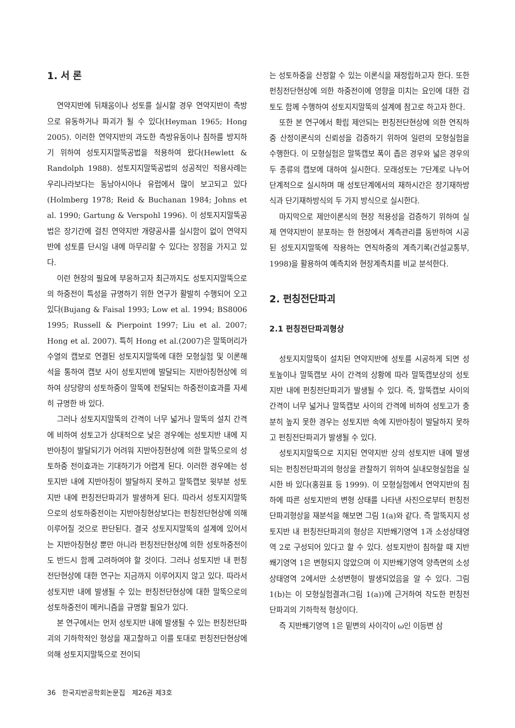1. 서 론
연약지반에 뒤채움이나 성토를 실시할 경우 연약지반이 측방으로 유동하거나 파괴가 될 수 있다(Heyman 1965; Hong 2005). 이러한 연약지반의 과도한 측방유동이나 침하를 방지하기 위하여 성토지지말뚝공법을 적용하여 왔다(Hewlett & Randolph 1988). 성토지지말뚝공법의 성공적인 적용사례는 우리나라보다는 동남아시아나 유럽에서 많이 보고되고 있다(Holmberg 1978; Reid & Buchanan 1984; Johns et al. 1990; Gartung & Verspohl 1996). 이 성토지지말뚝공법은 장기간에 걸친 연약지반 개량공사를 실시함이 없이 연약지반에 성토를 단시일 내에 마무리할 수 있다는 장점을 가지고 있다.
이런 현장의 필요에 부응하고자 최근까지도 성토지지말뚝으로의 하중전이 특성을 규명하기 위한 연구가 활발히 수행되어 오고 있다(Bujang & Faisal 1993; Low et al. 1994; BS8006 1995; Russell & Pierpoint 1997; Liu et al. 2007; Hong et al. 2007). 특히 Hong et al.(2007)은 말뚝머리가 수열의 캡보로 연결된 성토지지말뚝에 대한 모형실험 및 이론해석을 통하여 캡보 사이 성토지반에 발달되는 지반아칭현상에 의하여 상당량의 성토하중이 말뚝에 전달되는 하중전이효과를 자세히 규명한 바 있다.
그러나 성토지지말뚝의 간격이 너무 넓거나 말뚝의 설치 간격에 비하여 성토고가 상대적으로 낮은 경우에는 성토지반 내에 지반아칭이 발달되기가 어려워 지반아칭현상에 의한 말뚝으로의 성토하중 전이효과는 기대하기가 어렵게 된다. 이러한 경우에는 성토지반 내에 지반아칭이 발달하지 못하고 말뚝캡보 윗부분 성토지반 내에 펀칭전단파괴가 발생하게 된다. 따라서 성토지지말뚝으로의 성토하중전이는 지반아칭현상보다는 펀칭전단현상에 의해 이루어질 것으로 판단된다. 결국 성토지지말뚝의 설계에 있어서는 지반아칭현상 뿐만 아니라 펀칭전단현상에 의한 성토하중전이도 반드시 함께 고려하여야 할 것이다. 그러나 성토지반 내 펀칭전단현상에 대한 연구는 지금까지 이루어지지 않고 있다. 따라서 성토지반 내에 발생될 수 있는 펀칭전단현상에 대한 말뚝으로의 성토하중전이 메커니즘을 규명할 필요가 있다.
본 연구에서는 먼저 성토지반 내에 발생될 수 있는 펀칭전단파괴의 기하학적인 형상을 재고찰하고 이를 토대로 펀칭전단현상에 의해 성토지지말뚝으로 전이되
는 성토하중을 산정할 수 있는 이론식을 재정립하고자 한다. 또한 펀칭전단현상에 의한 하중전이에 영향을 미치는 요인에 대한 검토도 함께 수행하여 성토지지말뚝의 설계에 참고로 하고자 한다.
또한 본 연구에서 확립 제안되는 펀칭전단현상에 의한 연직하중 산정이론식의 신뢰성을 검증하기 위하여 일련의 모형실험을 수행한다. 이 모형실험은 말뚝캡보 폭이 좁은 경우와 넓은 경우의 두 종류의 캡보에 대하여 실시한다. 모래성토는 7단계로 나누어 단계적으로 실시하며 매 성토단계에서의 재하시간은 장기재하방식과 단기재하방식의 두 가지 방식으로 실시한다.
마지막으로 제안이론식의 현장 적용성을 검증하기 위하여 실제 연약지반이 분포하는 한 현장에서 계측관리를 동반하여 시공된 성토지지말뚝에 작용하는 연직하중의 계측기록(건설교통부, 1998)을 활용하여 예측치와 현장계측치를 비교 분석한다.
2. 펀칭전단파괴
2.1 펀칭전단파괴형상
성토지지말뚝이 설치된 연약지반에 성토를 시공하게 되면 성토높이나 말뚝캡보 사이 간격의 상황에 따라 말뚝캡보상의 성토지반 내에 펀칭전단파괴가 발생될 수 있다. 즉, 말뚝캡보 사이의 간격이 너무 넓거나 말뚝캡보 사이의 간격에 비하여 성토고가 충분히 높지 못한 경우는 성토지반 속에 지반아칭이 발달하지 못하고 펀칭전단파괴가 발생될 수 있다.
성토지지말뚝으로 지지된 연약지반 상의 성토지반 내에 발생되는 펀칭전단파괴의 형상을 관찰하기 위하여 실내모형실험을 실시한 바 있다(홍원표 등 1999). 이 모형실험에서 연약지반의 침하에 따른 성토지반의 변형 상태를 나타낸 사진으로부터 펀칭전단파괴형상을 재분석을 해보면 그림 1(a)와 같다. 즉 말뚝지지 성토지반 내 펀칭전단파괴의 형상은 지반쐐기영역 1과 소성상태영역 2로 구성되어 있다고 할 수 있다. 성토지반이 침하할 때 지반쐐기영역 1은 변형되지 않았으며 이 지반쐐기영역 양측면의 소성상태영역 2에서만 소성변형이 발생되었음을 알 수 있다. 그림 1(b)는 이 모형실험결과(그림 1(a))에 근거하여 작도한 펀칭전단파괴의 기하학적 형상이다.
즉 지반쐐기영역 1은 밑변의 사이각이 ω인 이등변 삼
36 한국지반공학회논문집 제26권 제3호